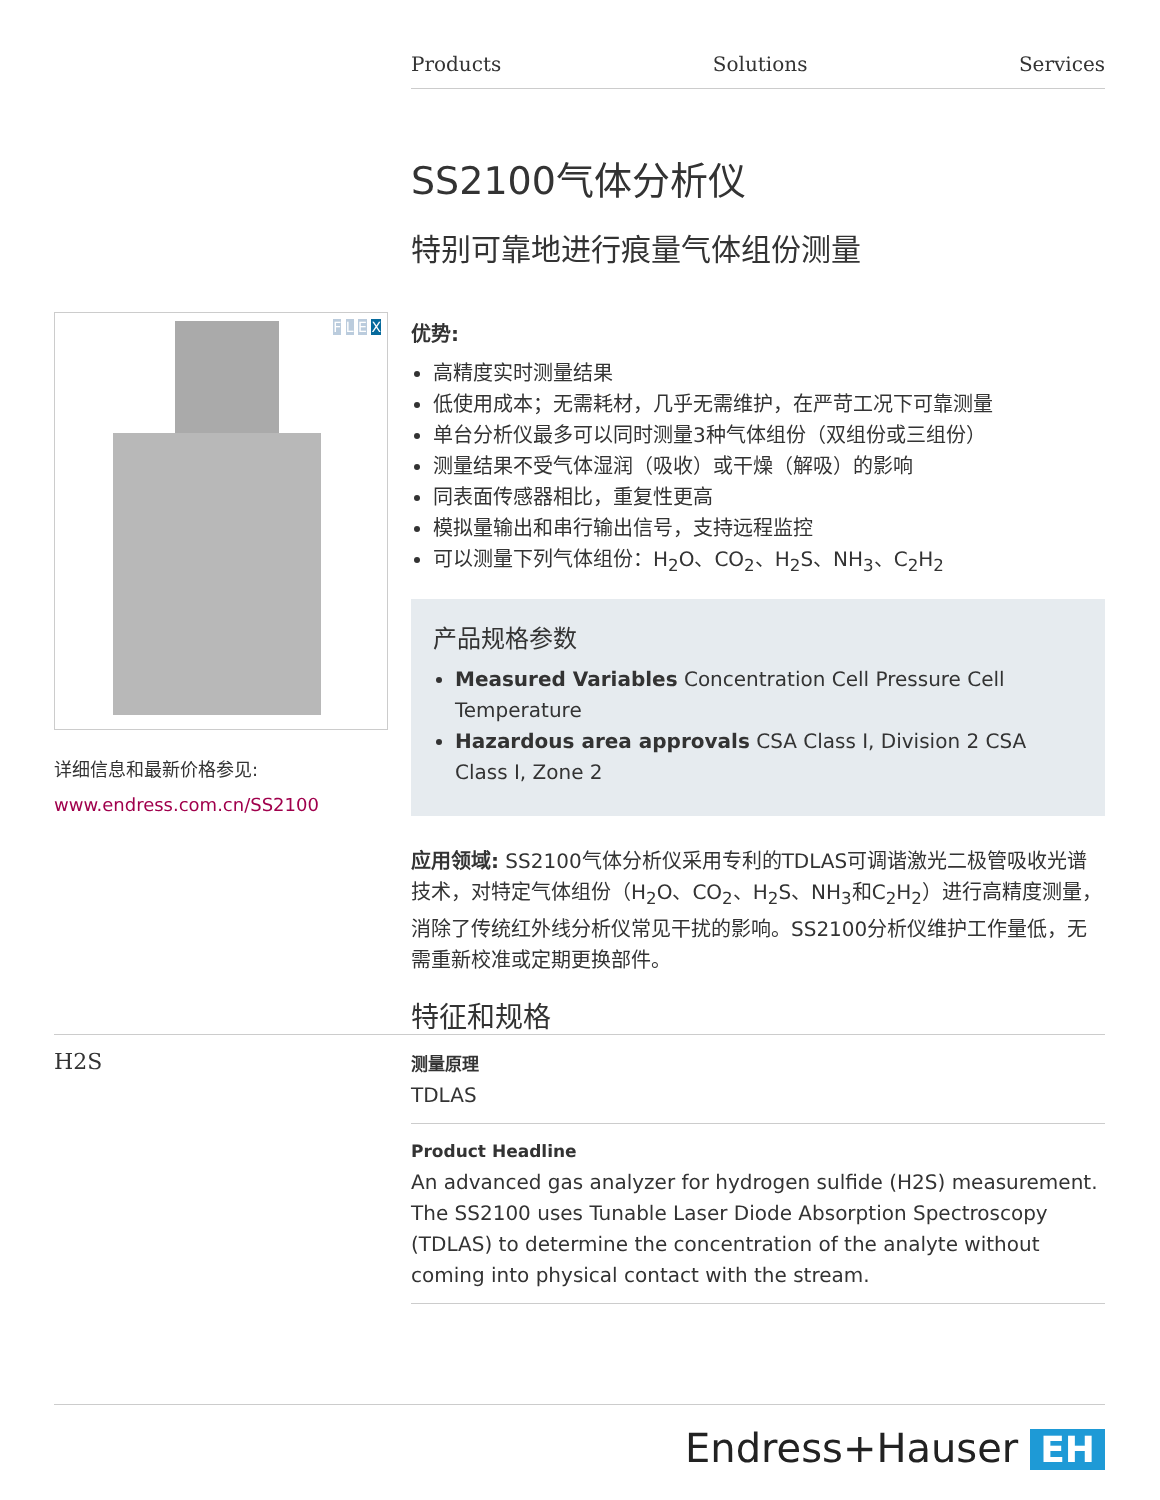Products Solutions Services
F L E X
详细信息和最新价格参见:
www.endress.com.cn/SS2100
SS2100气体分析仪
特别可靠地进行痕量气体组份测量
优势:
高精度实时测量结果
低使用成本；无需耗材，几乎无需维护，在严苛工况下可靠测量
单台分析仪最多可以同时测量3种气体组份（双组份或三组份）
测量结果不受气体湿润（吸收）或干燥（解吸）的影响
同表面传感器相比，重复性更高
模拟量输出和串行输出信号，支持远程监控
可以测量下列气体组份：H<sub>2</sub>O、CO<sub>2</sub>、H<sub>2</sub>S、NH<sub>3</sub>、C<sub>2</sub>H<sub>2</sub>
产品规格参数
Measured Variables Concentration Cell Pressure Cell Temperature
Hazardous area approvals CSA Class I, Division 2 CSA Class I, Zone 2
应用领域: SS2100气体分析仪采用专利的TDLAS可调谐激光二极管吸收光谱技术，对特定气体组份（H<sub>2</sub>O、CO<sub>2</sub>、H<sub>2</sub>S、NH<sub>3</sub>和C<sub>2</sub>H<sub>2</sub>）进行高精度测量，消除了传统红外线分析仪常见干扰的影响。SS2100分析仪维护工作量低，无需重新校准或定期更换部件。
特征和规格
H2S
测量原理
TDLAS
Product Headline
An advanced gas analyzer for hydrogen sulfide (H2S) measurement. The SS2100 uses Tunable Laser Diode Absorption Spectroscopy (TDLAS) to determine the concentration of the analyte without coming into physical contact with the stream.
Endress+Hauser EH